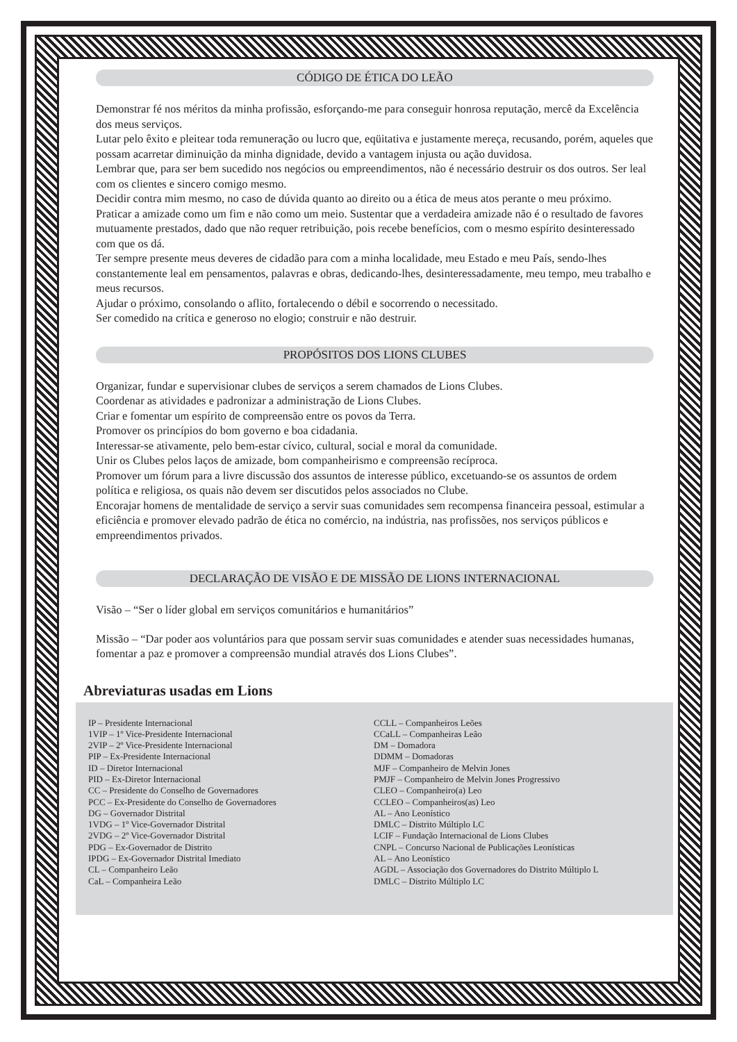CÓDIGO DE ÉTICA DO LEÃO
Demonstrar fé nos méritos da minha profissão, esforçando-me para conseguir honrosa reputação, mercê da Excelência dos meus serviços.
Lutar pelo êxito e pleitear toda remuneração ou lucro que, eqüitativa e justamente mereça, recusando, porém, aqueles que possam acarretar diminuição da minha dignidade, devido a vantagem injusta ou ação duvidosa.
Lembrar que, para ser bem sucedido nos negócios ou empreendimentos, não é necessário destruir os dos outros. Ser leal com os clientes e sincero comigo mesmo.
Decidir contra mim mesmo, no caso de dúvida quanto ao direito ou a ética de meus atos perante o meu próximo.
Praticar a amizade como um fim e não como um meio. Sustentar que a verdadeira amizade não é o resultado de favores mutuamente prestados, dado que não requer retribuição, pois recebe benefícios, com o mesmo espírito desinteressado com que os dá.
Ter sempre presente meus deveres de cidadão para com a minha localidade, meu Estado e meu País, sendo-lhes constantemente leal em pensamentos, palavras e obras, dedicando-lhes, desinteressadamente, meu tempo, meu trabalho e meus recursos.
Ajudar o próximo, consolando o aflito, fortalecendo o débil e socorrendo o necessitado.
Ser comedido na crítica e generoso no elogio; construir e não destruir.
PROPÓSITOS DOS LIONS CLUBES
Organizar, fundar e supervisionar clubes de serviços a serem chamados de Lions Clubes.
Coordenar as atividades e padronizar a administração de Lions Clubes.
Criar e fomentar um espírito de compreensão entre os povos da Terra.
Promover os princípios do bom governo e boa cidadania.
Interessar-se ativamente, pelo bem-estar cívico, cultural, social e moral da comunidade.
Unir os Clubes pelos laços de amizade, bom companheirismo e compreensão recíproca.
Promover um fórum para a livre discussão dos assuntos de interesse público, excetuando-se os assuntos de ordem política e religiosa, os quais não devem ser discutidos pelos associados no Clube.
Encorajar homens de mentalidade de serviço a servir suas comunidades sem recompensa financeira pessoal, estimular a eficiência e promover elevado padrão de ética no comércio, na indústria, nas profissões, nos serviços públicos e empreendimentos privados.
DECLARAÇÃO DE VISÃO E DE MISSÃO DE LIONS INTERNACIONAL
Visão – “Ser o líder global em serviços comunitários e humanitários”
Missão – “Dar poder aos voluntários para que possam servir suas comunidades e atender suas necessidades humanas, fomentar a paz e promover a compreensão mundial através dos Lions Clubes”.
Abreviaturas usadas em Lions
IP – Presidente Internacional
1VIP – 1º Vice-Presidente Internacional
2VIP – 2º Vice-Presidente Internacional
PIP – Ex-Presidente Internacional
ID – Diretor Internacional
PID – Ex-Diretor Internacional
CC – Presidente do Conselho de Governadores
PCC – Ex-Presidente do Conselho de Governadores
DG – Governador Distrital
1VDG – 1º Vice-Governador Distrital
2VDG – 2º Vice-Governador Distrital
PDG – Ex-Governador de Distrito
IPDG – Ex-Governador Distrital Imediato
CL – Companheiro Leão
CaL – Companheira Leão
CCLL – Companheiros Leões
CCaLL – Companheiras Leão
DM – Domadora
DDMM – Domadoras
MJF – Companheiro de Melvin Jones
PMJF – Companheiro de Melvin Jones Progressivo
CLEO – Companheiro(a) Leo
CCLEO – Companheiros(as) Leo
AL – Ano Leonístico
DMLC – Distrito Múltiplo LC
LCIF – Fundação Internacional de Lions Clubes
CNPL – Concurso Nacional de Publicações Leonísticas
AL – Ano Leonístico
AGDL – Associação dos Governadores do Distrito Múltiplo L
DMLC – Distrito Múltiplo LC